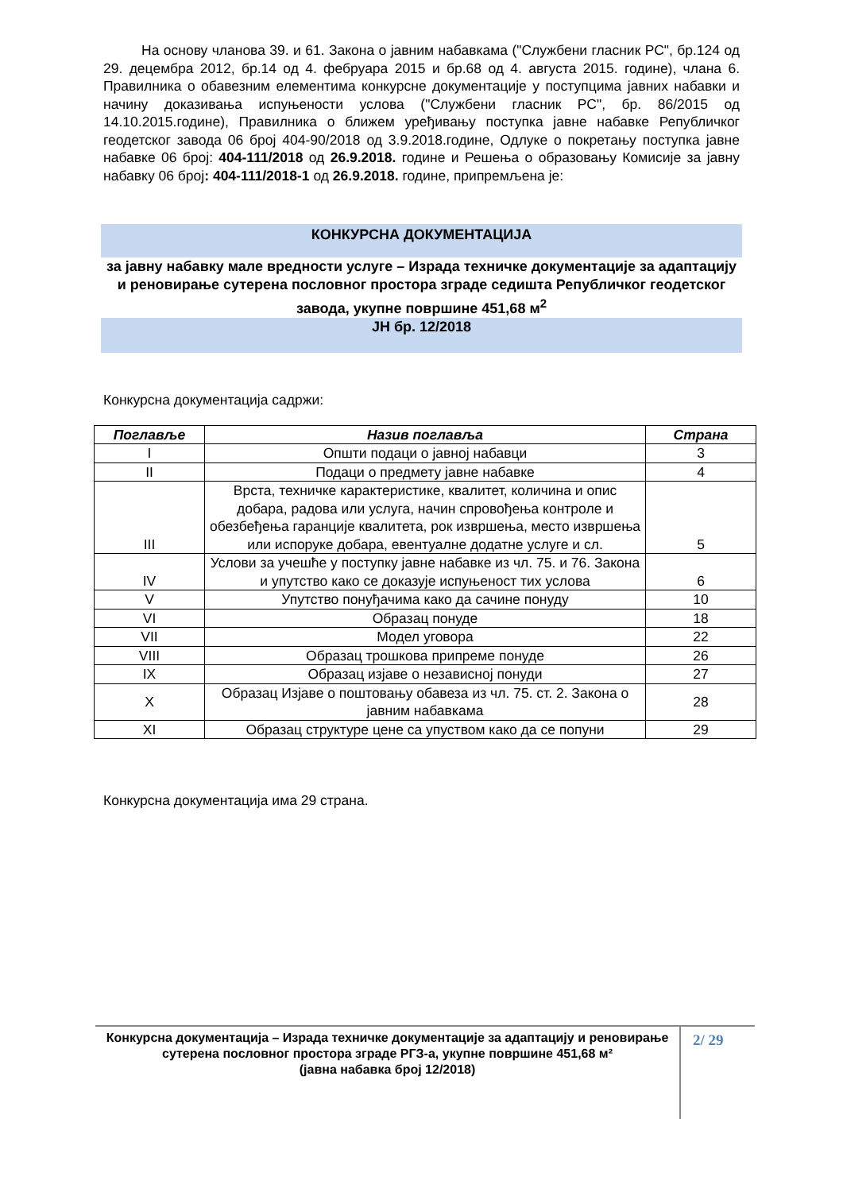На основу чланова 39. и 61. Закона о јавним набавкама ("Службени гласник РС", бр.124 од 29. децембра 2012, бр.14 од 4. фебруара 2015 и бр.68 од 4. августа 2015. године), члана 6. Правилника о обавезним елементима конкурсне документације у поступцима јавних набавки и начину доказивања испуњености услова ("Службени гласник РС", бр. 86/2015 од 14.10.2015.године), Правилника о ближем уређивању поступка јавне набавке Републичког геодетског завода 06 број 404-90/2018 од 3.9.2018.године, Одлуке о покретању поступка јавне набавке 06 број: 404-111/2018 од 26.9.2018. године и Решења о образовању Комисије за јавну набавку 06 број: 404-111/2018-1 од 26.9.2018. године, припремљена је:
КОНКУРСНА ДОКУМЕНТАЦИЈА
за јавну набавку мале вредности услуге – Израда техничке документације за адаптацију и реновирање сутерена пословног простора зграде седишта Републичког геодетског завода, укупне површине 451,68 м<sup>2</sup>
ЈН бр. 12/2018
Конкурсна документација садржи:
| Поглавље | Назив поглавља | Страна |
| --- | --- | --- |
| I | Општи подаци о јавној набавци | 3 |
| II | Подаци о предмету јавне набавке | 4 |
| III | Врста, техничке карактеристике, квалитет, количина и опис добара, радова или услуга, начин спровођења контроле и обезбеђења гаранције квалитета, рок извршења, место извршења или испоруке добара, евентуалне додатне услуге и сл. | 5 |
| IV | Услови за учешће у поступку јавне набавке из чл. 75. и 76. Закона и упутство како се доказује испуњеност тих услова | 6 |
| V | Упутство понуђачима како да сачине понуду | 10 |
| VI | Образац понуде | 18 |
| VII | Модел уговора | 22 |
| VIII | Образац трошкова припреме понуде | 26 |
| IX | Образац изјаве о независној понуди | 27 |
| X | Образац Изјаве о поштовању обавеза из чл. 75. ст. 2. Закона о јавним набавкама | 28 |
| XI | Образац структуре цене са упуством како да се попуни | 29 |
Конкурсна документација има 29 страна.
Конкурсна документација – Израда техничке документације за адаптацију и реновирање сутерена пословног простора зграде РГЗ-а, укупне површине 451,68 м²
(јавна набавка број 12/2018)
2/ 29